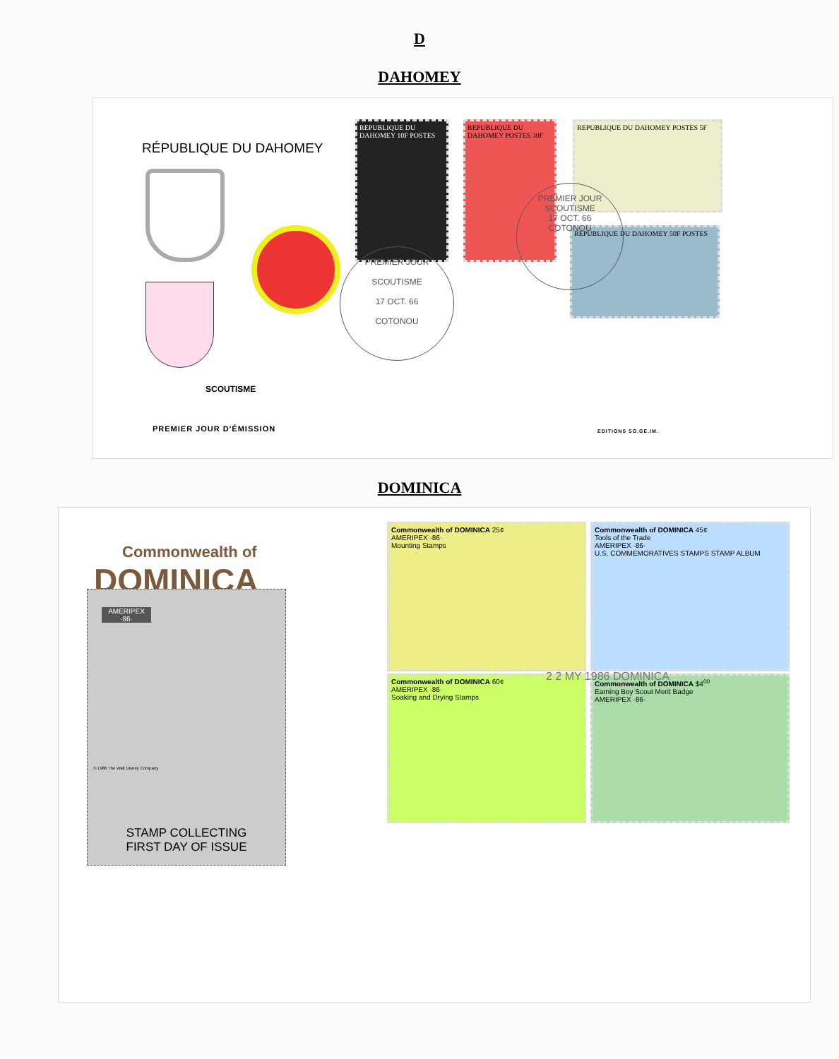D
DAHOMEY
RÉPUBLIQUE DU DAHOMEY
SCOUTISME
PREMIER JOUR D'ÉMISSION EDITIONS SO.GE.IM.
REPUBLIQUE DU DAHOMEY 10F POSTES
REPUBLIQUE DU DAHOMEY POSTES 30F
REPUBLIQUE DU DAHOMEY POSTES 5F
REPUBLIQUE DU DAHOMEY 50F POSTES
PREMIER JOUR
SCOUTISME
17 OCT. 66
COTONOU
PREMIER JOUR
SCOUTISME
17 OCT. 66
COTONOU
DOMINICA
Commonwealth of
DOMINICA
AMERIPEX ·86·
STAMP COLLECTING
FIRST DAY OF ISSUE
© 1986 The Walt Disney Company
Commonwealth of DOMINICA 25¢
AMERIPEX ·86·
Mounting Stamps
Commonwealth of DOMINICA 45¢
Tools of the Trade
AMERIPEX ·86·
U.S. COMMEMORATIVES STAMPS STAMP ALBUM
Commonwealth of DOMINICA 60¢
AMERIPEX ·86·
Soaking and Drying Stamps
Commonwealth of DOMINICA $4<sup>00</sup>
Earning Boy Scout Merit Badge
AMERIPEX ·86·
2 2 MY 1986 DOMINICA